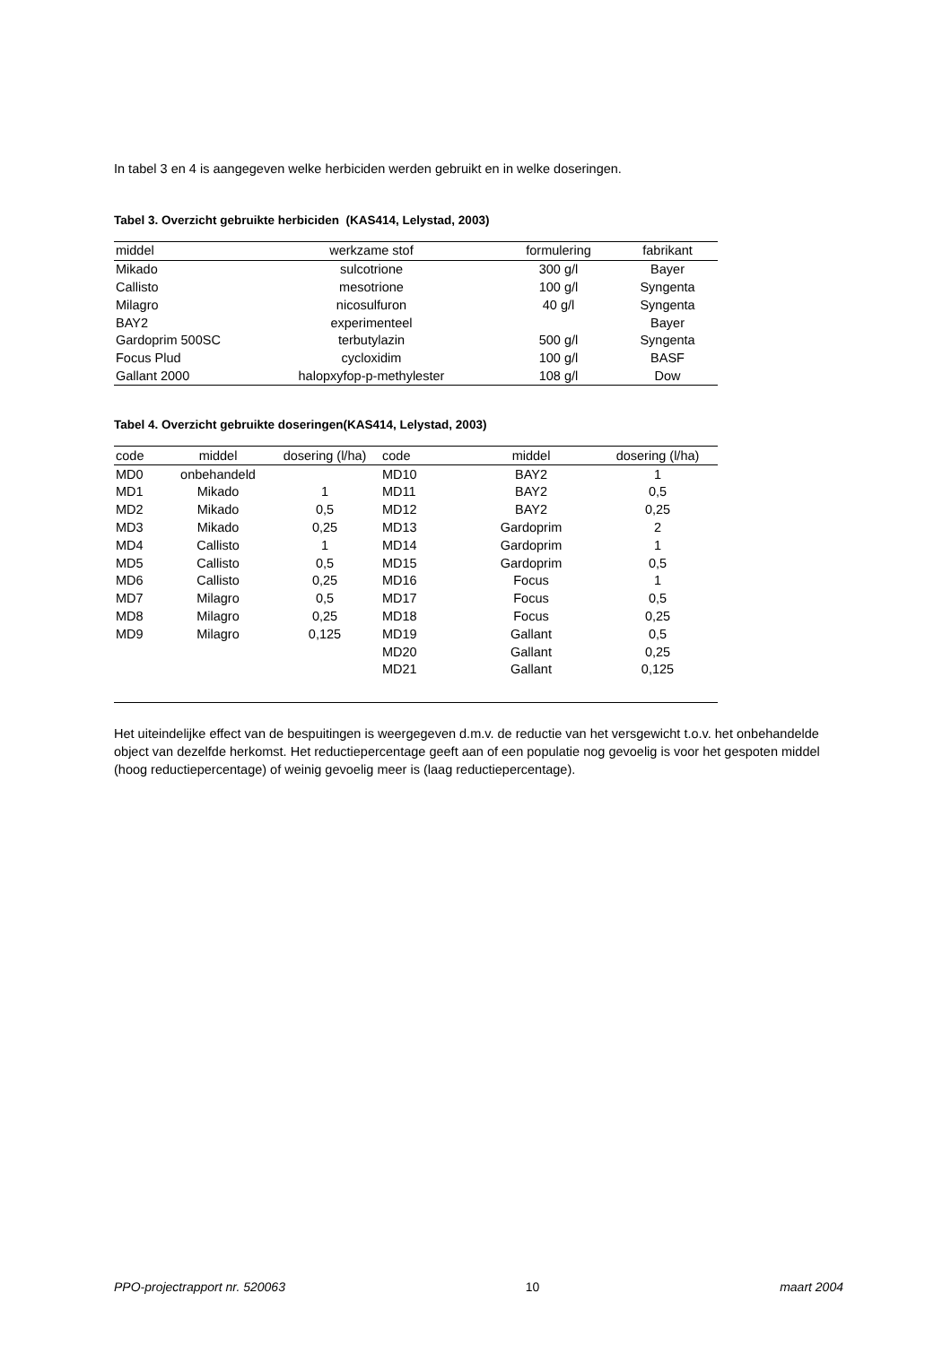In tabel 3 en 4 is aangegeven welke herbiciden werden gebruikt en in welke doseringen.
Tabel 3. Overzicht gebruikte herbiciden (KAS414, Lelystad, 2003)
| middel | werkzame stof | formulering | fabrikant |
| --- | --- | --- | --- |
| Mikado | sulcotrione | 300 g/l | Bayer |
| Callisto | mesotrione | 100 g/l | Syngenta |
| Milagro | nicosulfuron | 40 g/l | Syngenta |
| BAY2 | experimenteel | | Bayer |
| Gardoprim 500SC | terbutylazin | 500 g/l | Syngenta |
| Focus Plud | cycloxidim | 100 g/l | BASF |
| Gallant 2000 | halopxyfop-p-methylester | 108 g/l | Dow |
Tabel 4. Overzicht gebruikte doseringen(KAS414, Lelystad, 2003)
| code | middel | dosering (l/ha) | code | middel | dosering (l/ha) |
| --- | --- | --- | --- | --- | --- |
| MD0 | onbehandeld | | MD10 | BAY2 | 1 |
| MD1 | Mikado | 1 | MD11 | BAY2 | 0,5 |
| MD2 | Mikado | 0,5 | MD12 | BAY2 | 0,25 |
| MD3 | Mikado | 0,25 | MD13 | Gardoprim | 2 |
| MD4 | Callisto | 1 | MD14 | Gardoprim | 1 |
| MD5 | Callisto | 0,5 | MD15 | Gardoprim | 0,5 |
| MD6 | Callisto | 0,25 | MD16 | Focus | 1 |
| MD7 | Milagro | 0,5 | MD17 | Focus | 0,5 |
| MD8 | Milagro | 0,25 | MD18 | Focus | 0,25 |
| MD9 | Milagro | 0,125 | MD19 | Gallant | 0,5 |
| | | | MD20 | Gallant | 0,25 |
| | | | MD21 | Gallant | 0,125 |
Het uiteindelijke effect van de bespuitingen is weergegeven d.m.v. de reductie van het versgewicht t.o.v. het onbehandelde object van dezelfde herkomst. Het reductiepercentage geeft aan of een populatie nog gevoelig is voor het gespoten middel (hoog reductiepercentage) of weinig gevoelig meer is (laag reductiepercentage).
PPO-projectrapport nr. 520063 10 maart 2004